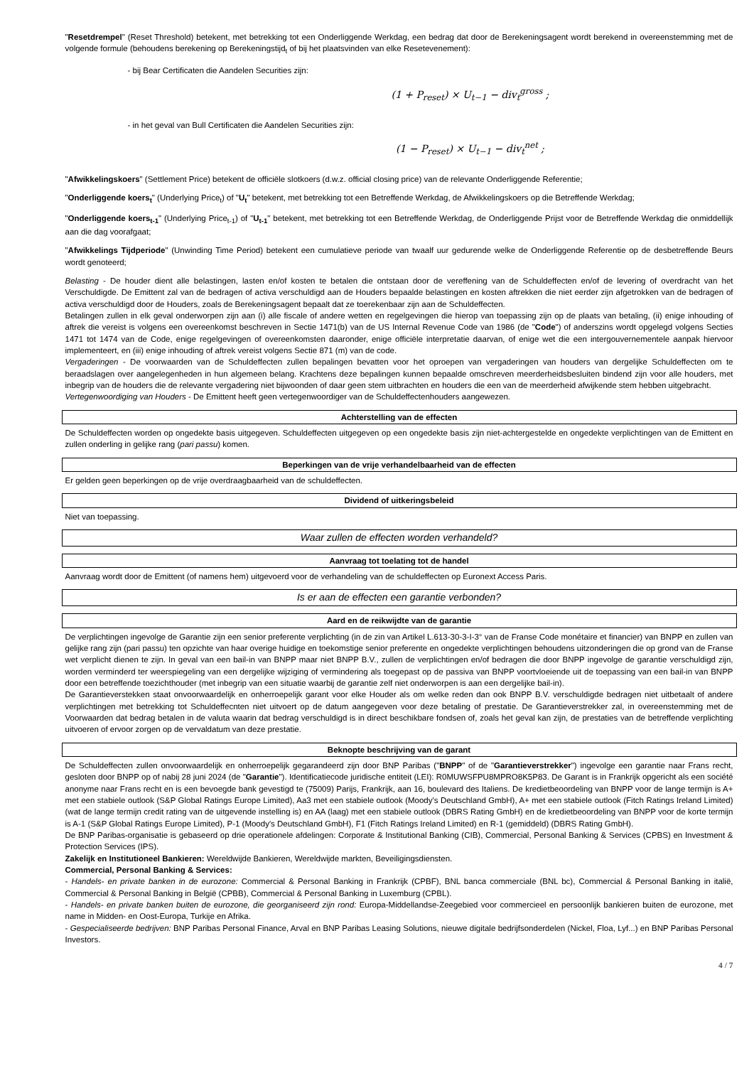"Resetdrempel" (Reset Threshold) betekent, met betrekking tot een Onderliggende Werkdag, een bedrag dat door de Berekeningsagent wordt berekend in overeenstemming met de volgende formule (behoudens berekening op Berekeningstijd<sub>t</sub> of bij het plaatsvinden van elke Resetevenement):
- bij Bear Certificaten die Aandelen Securities zijn:
(1 + P<sub>reset</sub>) × U<sub>t−1</sub> − div<sub>t</sub><sup>gross</sup> ;
- in het geval van Bull Certificaten die Aandelen Securities zijn:
(1 − P<sub>reset</sub>) × U<sub>t−1</sub> − div<sub>t</sub><sup>net</sup> ;
"Afwikkelingskoers" (Settlement Price) betekent de officiële slotkoers (d.w.z. official closing price) van de relevante Onderliggende Referentie;
"Onderliggende koers<sub>t</sub>" (Underlying Price<sub>t</sub>) of "U<sub>t</sub>" betekent, met betrekking tot een Betreffende Werkdag, de Afwikkelingskoers op die Betreffende Werkdag;
"Onderliggende koers<sub>t-1</sub>" (Underlying Price<sub>t-1</sub>) of "U<sub>t-1</sub>" betekent, met betrekking tot een Betreffende Werkdag, de Onderliggende Prijst voor de Betreffende Werkdag die onmiddellijk aan die dag voorafgaat;
"Afwikkelings Tijdperiode" (Unwinding Time Period) betekent een cumulatieve periode van twaalf uur gedurende welke de Onderliggende Referentie op de desbetreffende Beurs wordt genoteerd;
Belasting - De houder dient alle belastingen, lasten en/of kosten te betalen die ontstaan door de vereffening van de Schuldeffecten en/of de levering of overdracht van het Verschuldigde. De Emittent zal van de bedragen of activa verschuldigd aan de Houders bepaalde belastingen en kosten aftrekken die niet eerder zijn afgetrokken van de bedragen of activa verschuldigd door de Houders, zoals de Berekeningsagent bepaalt dat ze toerekenbaar zijn aan de Schuldeffecten.
Betalingen zullen in elk geval onderworpen zijn aan (i) alle fiscale of andere wetten en regelgevingen die hierop van toepassing zijn op de plaats van betaling, (ii) enige inhouding of aftrek die vereist is volgens een overeenkomst beschreven in Sectie 1471(b) van de US Internal Revenue Code van 1986 (de "Code") of anderszins wordt opgelegd volgens Secties 1471 tot 1474 van de Code, enige regelgevingen of overeenkomsten daaronder, enige officiële interpretatie daarvan, of enige wet die een intergouvernementele aanpak hiervoor implementeert, en (iii) enige inhouding of aftrek vereist volgens Sectie 871 (m) van de code.
Vergaderingen - De voorwaarden van de Schuldeffecten zullen bepalingen bevatten voor het oproepen van vergaderingen van houders van dergelijke Schuldeffecten om te beraadslagen over aangelegenheden in hun algemeen belang. Krachtens deze bepalingen kunnen bepaalde omschreven meerderheidsbesluiten bindend zijn voor alle houders, met inbegrip van de houders die de relevante vergadering niet bijwoonden of daar geen stem uitbrachten en houders die een van de meerderheid afwijkende stem hebben uitgebracht.
Vertegenwoordiging van Houders - De Emittent heeft geen vertegenwoordiger van de Schuldeffectenhouders aangewezen.
Achterstelling van de effecten
De Schuldeffecten worden op ongedekte basis uitgegeven. Schuldeffecten uitgegeven op een ongedekte basis zijn niet-achtergestelde en ongedekte verplichtingen van de Emittent en zullen onderling in gelijke rang (pari passu) komen.
Beperkingen van de vrije verhandelbaarheid van de effecten
Er gelden geen beperkingen op de vrije overdraagbaarheid van de schuldeffecten.
Dividend of uitkeringsbeleid
Niet van toepassing.
Waar zullen de effecten worden verhandeld?
Aanvraag tot toelating tot de handel
Aanvraag wordt door de Emittent (of namens hem) uitgevoerd voor de verhandeling van de schuldeffecten op Euronext Access Paris.
Is er aan de effecten een garantie verbonden?
Aard en de reikwijdte van de garantie
De verplichtingen ingevolge de Garantie zijn een senior preferente verplichting (in de zin van Artikel L.613-30-3-I-3° van de Franse Code monétaire et financier) van BNPP en zullen van gelijke rang zijn (pari passu) ten opzichte van haar overige huidige en toekomstige senior preferente en ongedekte verplichtingen behoudens uitzonderingen die op grond van de Franse wet verplicht dienen te zijn. In geval van een bail-in van BNPP maar niet BNPP B.V., zullen de verplichtingen en/of bedragen die door BNPP ingevolge de garantie verschuldigd zijn, worden verminderd ter weerspiegeling van een dergelijke wijziging of vermindering als toegepast op de passiva van BNPP voortvloeiende uit de toepassing van een bail-in van BNPP door een betreffende toezichthouder (met inbegrip van een situatie waarbij de garantie zelf niet onderworpen is aan een dergelijke bail-in).
De Garantieverstekken staat onvoorwaardelijk en onherroepelijk garant voor elke Houder als om welke reden dan ook BNPP B.V. verschuldigde bedragen niet uitbetaalt of andere verplichtingen met betrekking tot Schuldeffecnten niet uitvoert op de datum aangegeven voor deze betaling of prestatie. De Garantieverstrekker zal, in overeenstemming met de Voorwaarden dat bedrag betalen in de valuta waarin dat bedrag verschuldigd is in direct beschikbare fondsen of, zoals het geval kan zijn, de prestaties van de betreffende verplichting uitvoeren of ervoor zorgen op de vervaldatum van deze prestatie.
Beknopte beschrijving van de garant
De Schuldeffecten zullen onvoorwaardelijk en onherroepelijk gegarandeerd zijn door BNP Paribas ("BNPP" of de "Garantieverstrekker") ingevolge een garantie naar Frans recht, gesloten door BNPP op of nabij 28 juni 2024 (de "Garantie"). Identificatiecode juridische entiteit (LEI): R0MUWSFPU8MPRO8K5P83. De Garant is in Frankrijk opgericht als een société anonyme naar Frans recht en is een bevoegde bank gevestigd te (75009) Parijs, Frankrijk, aan 16, boulevard des Italiens. De kredietbeoordeling van BNPP voor de lange termijn is A+ met een stabiele outlook (S&P Global Ratings Europe Limited), Aa3 met een stabiele outlook (Moody's Deutschland GmbH), A+ met een stabiele outlook (Fitch Ratings Ireland Limited) (wat de lange termijn credit rating van de uitgevende instelling is) en AA (laag) met een stabiele outlook (DBRS Rating GmbH) en de kredietbeoordeling van BNPP voor de korte termijn is A-1 (S&P Global Ratings Europe Limited), P-1 (Moody's Deutschland GmbH), F1 (Fitch Ratings Ireland Limited) en R-1 (gemiddeld) (DBRS Rating GmbH).
De BNP Paribas-organisatie is gebaseerd op drie operationele afdelingen: Corporate & Institutional Banking (CIB), Commercial, Personal Banking & Services (CPBS) en Investment & Protection Services (IPS).
Zakelijk en Institutioneel Bankieren: Wereldwijde Bankieren, Wereldwijde markten, Beveiligingsdiensten.
Commercial, Personal Banking & Services:
- Handels- en private banken in de eurozone: Commercial & Personal Banking in Frankrijk (CPBF), BNL banca commerciale (BNL bc), Commercial & Personal Banking in italië, Commercial & Personal Banking in België (CPBB), Commercial & Personal Banking in Luxemburg (CPBL).
- Handels- en private banken buiten de eurozone, die georganiseerd zijn rond: Europa-Middellandse-Zeegebied voor commercieel en persoonlijk bankieren buiten de eurozone, met name in Midden- en Oost-Europa, Turkije en Afrika.
- Gespecialiseerde bedrijven: BNP Paribas Personal Finance, Arval en BNP Paribas Leasing Solutions, nieuwe digitale bedrijfsonderdelen (Nickel, Floa, Lyf...) en BNP Paribas Personal Investors.
4 / 7